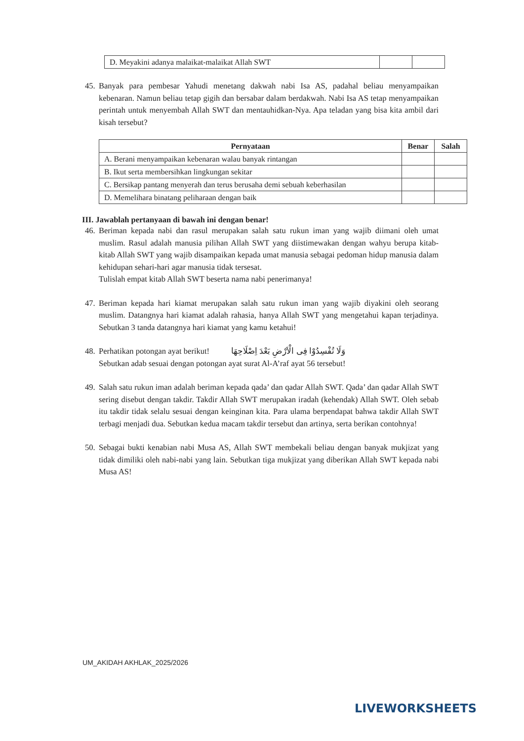| D. Meyakini adanya malaikat-malaikat Allah SWT | | |
45. Banyak para pembesar Yahudi menetang dakwah nabi Isa AS, padahal beliau menyampaikan kebenaran. Namun beliau tetap gigih dan bersabar dalam berdakwah. Nabi Isa AS tetap menyampaikan perintah untuk menyembah Allah SWT dan mentauhidkan-Nya. Apa teladan yang bisa kita ambil dari kisah tersebut?
| Pernyataan | Benar | Salah |
| --- | --- | --- |
| A. Berani menyampaikan kebenaran walau banyak rintangan | | |
| B. Ikut serta membersihkan lingkungan sekitar | | |
| C. Bersikap pantang menyerah dan terus berusaha demi sebuah keberhasilan | | |
| D. Memelihara binatang peliharaan dengan baik | | |
III. Jawablah pertanyaan di bawah ini dengan benar!
46. Beriman kepada nabi dan rasul merupakan salah satu rukun iman yang wajib diimani oleh umat muslim. Rasul adalah manusia pilihan Allah SWT yang diistimewakan dengan wahyu berupa kitab-kitab Allah SWT yang wajib disampaikan kepada umat manusia sebagai pedoman hidup manusia dalam kehidupan sehari-hari agar manusia tidak tersesat.
Tulislah empat kitab Allah SWT beserta nama nabi penerimanya!
47. Beriman kepada hari kiamat merupakan salah satu rukun iman yang wajib diyakini oleh seorang muslim. Datangnya hari kiamat adalah rahasia, hanya Allah SWT yang mengetahui kapan terjadinya. Sebutkan 3 tanda datangnya hari kiamat yang kamu ketahui!
48. Perhatikan potongan ayat berikut! وَلَا تُفْسِدُوْا فِى الْاَرْضِ بَعْدَ اِصْلَاحِهَا
Sebutkan adab sesuai dengan potongan ayat surat Al-A’raf ayat 56 tersebut!
49. Salah satu rukun iman adalah beriman kepada qada’ dan qadar Allah SWT. Qada’ dan qadar Allah SWT sering disebut dengan takdir. Takdir Allah SWT merupakan iradah (kehendak) Allah SWT. Oleh sebab itu takdir tidak selalu sesuai dengan keinginan kita. Para ulama berpendapat bahwa takdir Allah SWT terbagi menjadi dua. Sebutkan kedua macam takdir tersebut dan artinya, serta berikan contohnya!
50. Sebagai bukti kenabian nabi Musa AS, Allah SWT membekali beliau dengan banyak mukjizat yang tidak dimiliki oleh nabi-nabi yang lain. Sebutkan tiga mukjizat yang diberikan Allah SWT kepada nabi Musa AS!
UM_AKIDAH AKHLAK_2025/2026
LIVEWORKSHEETS